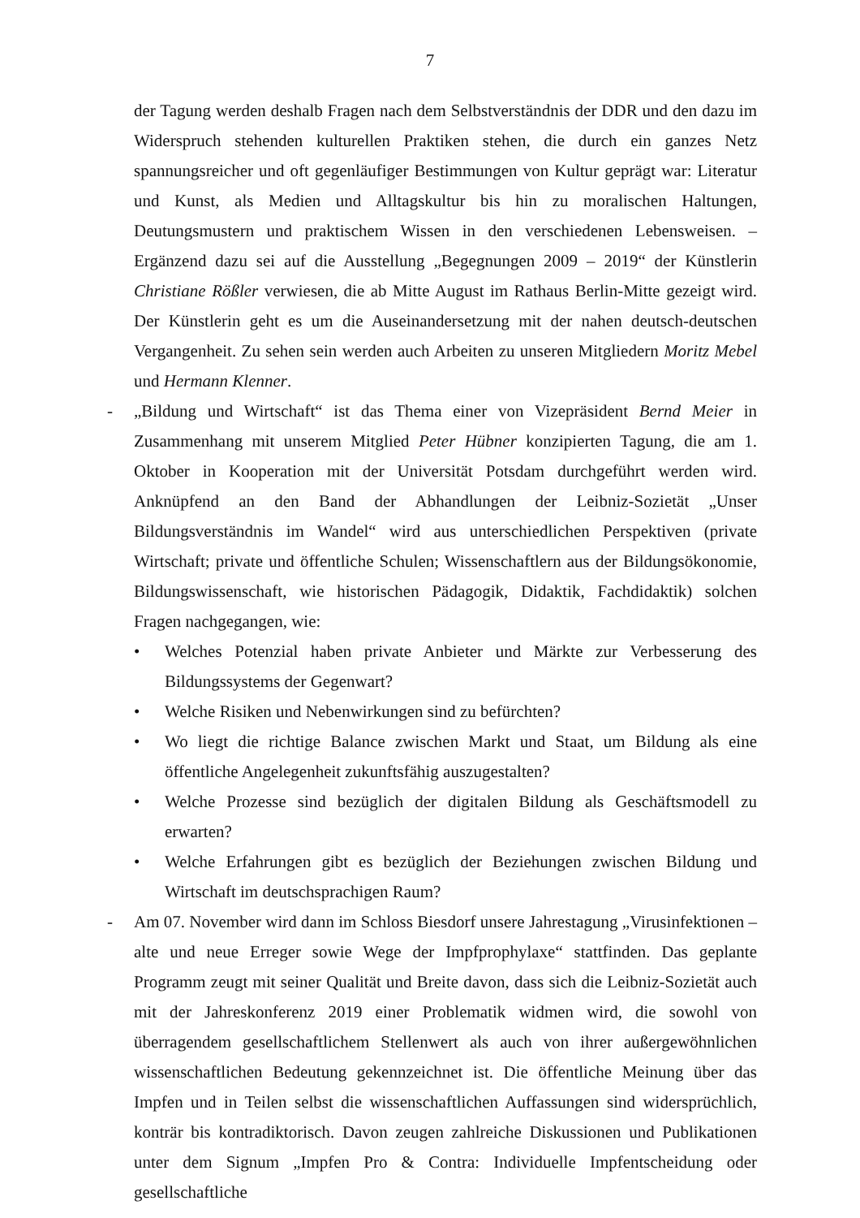7
der Tagung werden deshalb Fragen nach dem Selbstverständnis der DDR und den dazu im Widerspruch stehenden kulturellen Praktiken stehen, die durch ein ganzes Netz spannungsreicher und oft gegenläufiger Bestimmungen von Kultur geprägt war: Literatur und Kunst, als Medien und Alltagskultur bis hin zu moralischen Haltungen, Deutungsmustern und praktischem Wissen in den verschiedenen Lebensweisen. – Ergänzend dazu sei auf die Ausstellung „Begegnungen 2009 – 2019“ der Künstlerin Christiane Rößler verwiesen, die ab Mitte August im Rathaus Berlin-Mitte gezeigt wird. Der Künstlerin geht es um die Auseinandersetzung mit der nahen deutsch-deutschen Vergangenheit. Zu sehen sein werden auch Arbeiten zu unseren Mitgliedern Moritz Mebel und Hermann Klenner.
-
„Bildung und Wirtschaft“ ist das Thema einer von Vizepräsident Bernd Meier in Zusammenhang mit unserem Mitglied Peter Hübner konzipierten Tagung, die am 1. Oktober in Kooperation mit der Universität Potsdam durchgeführt werden wird. Anknüpfend an den Band der Abhandlungen der Leibniz-Sozietät „Unser Bildungsverständnis im Wandel“ wird aus unterschiedlichen Perspektiven (private Wirtschaft; private und öffentliche Schulen; Wissenschaftlern aus der Bildungsökonomie, Bildungswissenschaft, wie historischen Pädagogik, Didaktik, Fachdidaktik) solchen Fragen nachgegangen, wie:
• Welches Potenzial haben private Anbieter und Märkte zur Verbesserung des Bildungssystems der Gegenwart?
• Welche Risiken und Nebenwirkungen sind zu befürchten?
• Wo liegt die richtige Balance zwischen Markt und Staat, um Bildung als eine öffentliche Angelegenheit zukunftsfähig auszugestalten?
• Welche Prozesse sind bezüglich der digitalen Bildung als Geschäftsmodell zu erwarten?
• Welche Erfahrungen gibt es bezüglich der Beziehungen zwischen Bildung und Wirtschaft im deutschsprachigen Raum?
-
Am 07. November wird dann im Schloss Biesdorf unsere Jahrestagung „Virusinfektionen – alte und neue Erreger sowie Wege der Impfprophylaxe“ stattfinden. Das geplante Programm zeugt mit seiner Qualität und Breite davon, dass sich die Leibniz-Sozietät auch mit der Jahreskonferenz 2019 einer Problematik widmen wird, die sowohl von überragendem gesellschaftlichem Stellenwert als auch von ihrer außergewöhnlichen wissenschaftlichen Bedeutung gekennzeichnet ist. Die öffentliche Meinung über das Impfen und in Teilen selbst die wissenschaftlichen Auffassungen sind widersprüchlich, konträr bis kontradiktorisch. Davon zeugen zahlreiche Diskussionen und Publikationen unter dem Signum „Impfen Pro & Contra: Individuelle Impfentscheidung oder gesellschaftliche